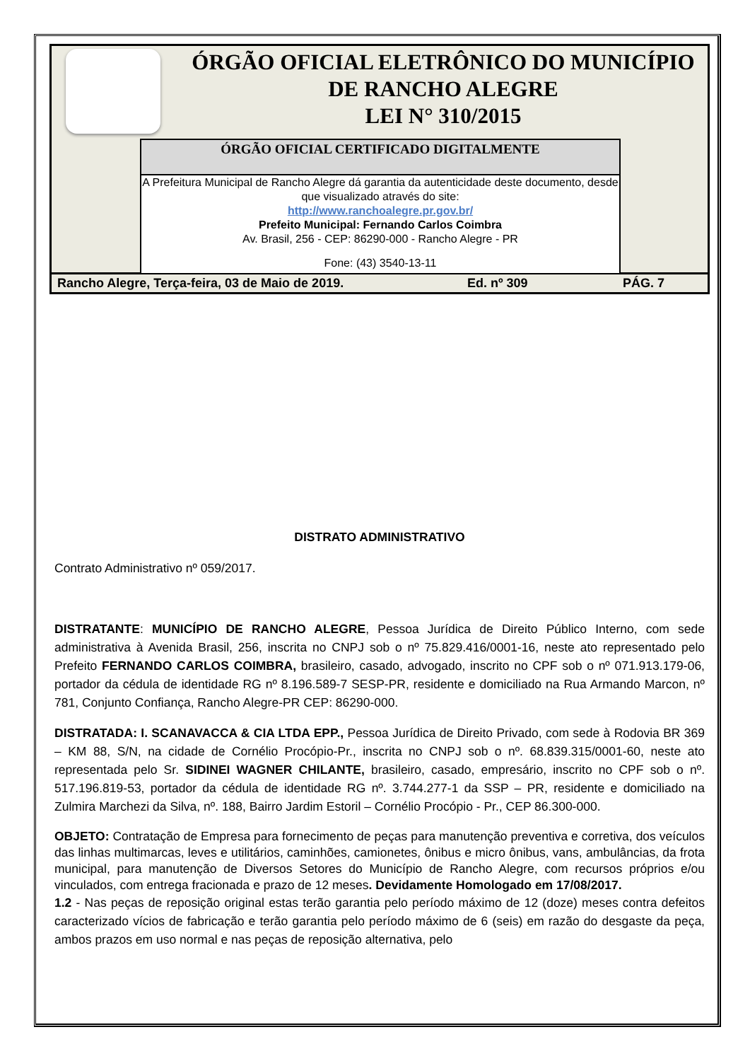ÓRGÃO OFICIAL ELETRÔNICO DO MUNICÍPIO
DE RANCHO ALEGRE
LEI N° 310/2015
ÓRGÃO OFICIAL CERTIFICADO DIGITALMENTE
A Prefeitura Municipal de Rancho Alegre dá garantia da autenticidade deste documento, desde que visualizado através do site:
http://www.ranchoalegre.pr.gov.br/
Prefeito Municipal: Fernando Carlos Coimbra
Av. Brasil, 256 - CEP: 86290-000 - Rancho Alegre - PR
Fone: (43) 3540-13-11
Rancho Alegre, Terça-feira, 03 de Maio de 2019. Ed. nº 309 PÁG. 7
DISTRATO ADMINISTRATIVO
Contrato Administrativo nº 059/2017.
DISTRATANTE: MUNICÍPIO DE RANCHO ALEGRE, Pessoa Jurídica de Direito Público Interno, com sede administrativa à Avenida Brasil, 256, inscrita no CNPJ sob o nº 75.829.416/0001-16, neste ato representado pelo Prefeito FERNANDO CARLOS COIMBRA, brasileiro, casado, advogado, inscrito no CPF sob o nº 071.913.179-06, portador da cédula de identidade RG nº 8.196.589-7 SESP-PR, residente e domiciliado na Rua Armando Marcon, nº 781, Conjunto Confiança, Rancho Alegre-PR CEP: 86290-000.
DISTRATADA: I. SCANAVACCA & CIA LTDA EPP., Pessoa Jurídica de Direito Privado, com sede à Rodovia BR 369 – KM 88, S/N, na cidade de Cornélio Procópio-Pr., inscrita no CNPJ sob o nº. 68.839.315/0001-60, neste ato representada pelo Sr. SIDINEI WAGNER CHILANTE, brasileiro, casado, empresário, inscrito no CPF sob o nº. 517.196.819-53, portador da cédula de identidade RG nº. 3.744.277-1 da SSP – PR, residente e domiciliado na Zulmira Marchezi da Silva, nº. 188, Bairro Jardim Estoril – Cornélio Procópio - Pr., CEP 86.300-000.
OBJETO: Contratação de Empresa para fornecimento de peças para manutenção preventiva e corretiva, dos veículos das linhas multimarcas, leves e utilitários, caminhões, camionetes, ônibus e micro ônibus, vans, ambulâncias, da frota municipal, para manutenção de Diversos Setores do Município de Rancho Alegre, com recursos próprios e/ou vinculados, com entrega fracionada e prazo de 12 meses. Devidamente Homologado em 17/08/2017.
1.2 - Nas peças de reposição original estas terão garantia pelo período máximo de 12 (doze) meses contra defeitos caracterizado vícios de fabricação e terão garantia pelo período máximo de 6 (seis) em razão do desgaste da peça, ambos prazos em uso normal e nas peças de reposição alternativa, pelo